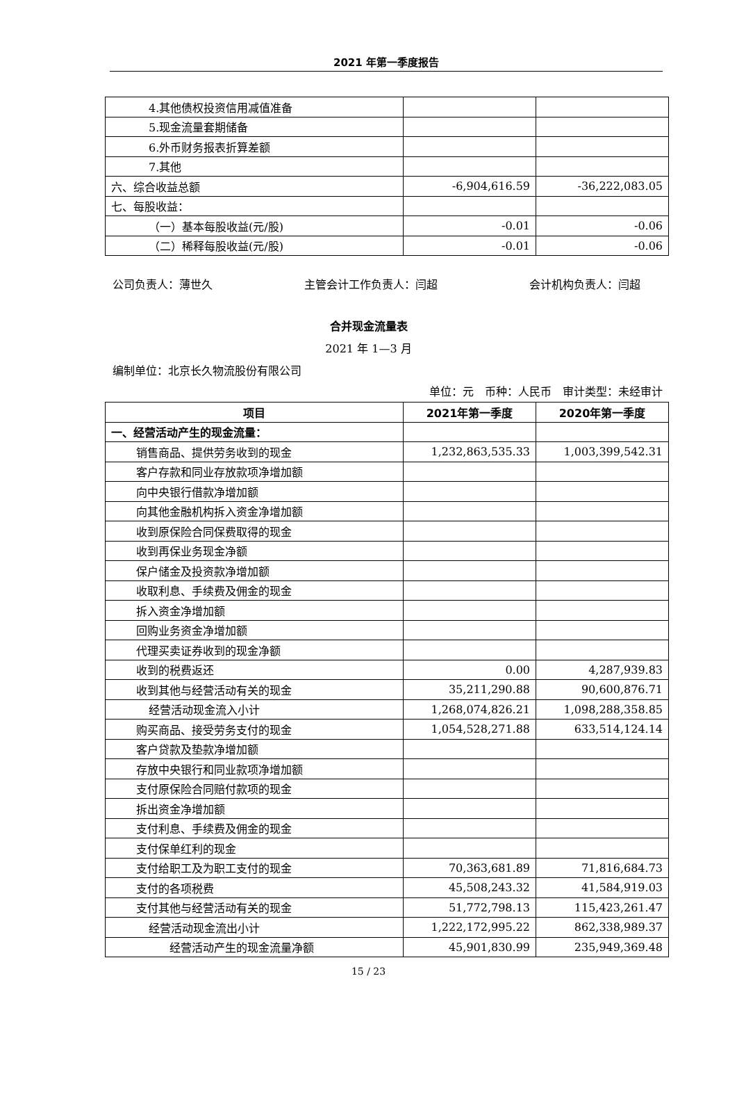2021 年第一季度报告
| 4.其他债权投资信用减值准备 | | |
| 5.现金流量套期储备 | | |
| 6.外币财务报表折算差额 | | |
| 7.其他 | | |
| 六、综合收益总额 | -6,904,616.59 | -36,222,083.05 |
| 七、每股收益： | | |
| （一）基本每股收益(元/股) | -0.01 | -0.06 |
| （二）稀释每股收益(元/股) | -0.01 | -0.06 |
公司负责人：薄世久 主管会计工作负责人：闫超 会计机构负责人：闫超
合并现金流量表
2021 年 1—3 月
编制单位：北京长久物流股份有限公司
单位：元　币种：人民币　审计类型：未经审计
| 项目 | 2021年第一季度 | 2020年第一季度 |
| --- | --- | --- |
| 一、经营活动产生的现金流量： | | |
| 销售商品、提供劳务收到的现金 | 1,232,863,535.33 | 1,003,399,542.31 |
| 客户存款和同业存放款项净增加额 | | |
| 向中央银行借款净增加额 | | |
| 向其他金融机构拆入资金净增加额 | | |
| 收到原保险合同保费取得的现金 | | |
| 收到再保业务现金净额 | | |
| 保户储金及投资款净增加额 | | |
| 收取利息、手续费及佣金的现金 | | |
| 拆入资金净增加额 | | |
| 回购业务资金净增加额 | | |
| 代理买卖证券收到的现金净额 | | |
| 收到的税费返还 | 0.00 | 4,287,939.83 |
| 收到其他与经营活动有关的现金 | 35,211,290.88 | 90,600,876.71 |
| 经营活动现金流入小计 | 1,268,074,826.21 | 1,098,288,358.85 |
| 购买商品、接受劳务支付的现金 | 1,054,528,271.88 | 633,514,124.14 |
| 客户贷款及垫款净增加额 | | |
| 存放中央银行和同业款项净增加额 | | |
| 支付原保险合同赔付款项的现金 | | |
| 拆出资金净增加额 | | |
| 支付利息、手续费及佣金的现金 | | |
| 支付保单红利的现金 | | |
| 支付给职工及为职工支付的现金 | 70,363,681.89 | 71,816,684.73 |
| 支付的各项税费 | 45,508,243.32 | 41,584,919.03 |
| 支付其他与经营活动有关的现金 | 51,772,798.13 | 115,423,261.47 |
| 经营活动现金流出小计 | 1,222,172,995.22 | 862,338,989.37 |
| 经营活动产生的现金流量净额 | 45,901,830.99 | 235,949,369.48 |
15 / 23